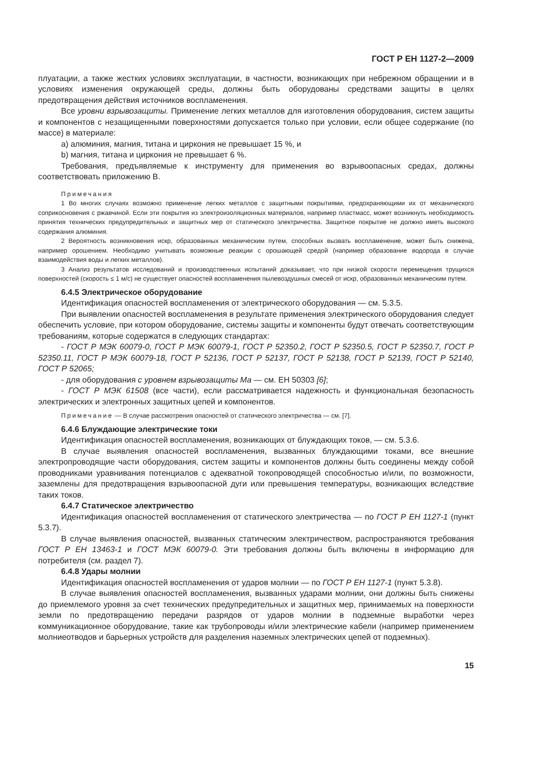ГОСТ Р ЕН 1127-2—2009
плуатации, а также жестких условиях эксплуатации, в частности, возникающих при небрежном обращении и в условиях изменения окружающей среды, должны быть оборудованы средствами защиты в целях предотвращения действия источников воспламенения.
Все уровни взрывозащиты. Применение легких металлов для изготовления оборудования, систем защиты и компонентов с незащищенными поверхностями допускается только при условии, если общее содержание (по массе) в материале:
a) алюминия, магния, титана и циркония не превышает 15 %, и
b) магния, титана и циркония не превышает 6 %.
Требования, предъявляемые к инструменту для применения во взрывоопасных средах, должны соответствовать приложению В.
Примечания
1 Во многих случаях возможно применение легких металлов с защитными покрытиями, предохраняющими их от механического соприкосновения с ржавчиной. Если эти покрытия из электроизоляционных материалов, например пластмасс, может возникнуть необходимость принятия технических предупредительных и защитных мер от статического электричества. Защитное покрытие не должно иметь высокого содержания алюминия.
2 Вероятность возникновения искр, образованных механическим путем, способных вызвать воспламенение, может быть снижена, например орошением. Необходимо учитывать возможные реакции с орошающей средой (например образование водорода в случае взаимодействия воды и легких металлов).
3 Анализ результатов исследований и производственных испытаний доказывает, что при низкой скорости перемещения трущихся поверхностей (скорость ≤ 1 м/с) не существует опасностей воспламенения пылевоздушных смесей от искр, образованных механическим путем.
6.4.5 Электрическое оборудование
Идентификация опасностей воспламенения от электрического оборудования — см. 5.3.5.
При выявлении опасностей воспламенения в результате применения электрического оборудования следует обеспечить условие, при котором оборудование, системы защиты и компоненты будут отвечать соответствующим требованиям, которые содержатся в следующих стандартах:
- ГОСТ Р МЭК 60079-0, ГОСТ Р МЭК 60079-1, ГОСТ Р 52350.2, ГОСТ Р 52350.5, ГОСТ Р 52350.7, ГОСТ Р 52350.11, ГОСТ Р МЭК 60079-18, ГОСТ Р 52136, ГОСТ Р 52137, ГОСТ Р 52138, ГОСТ Р 52139, ГОСТ Р 52140, ГОСТ Р 52065;
- для оборудования с уровнем взрывозащиты Ма — см. ЕН 50303 [6];
- ГОСТ Р МЭК 61508 (все части), если рассматривается надежность и функциональная безопасность электрических и электронных защитных цепей и компонентов.
Примечание — В случае рассмотрения опасностей от статического электричества — см. [7].
6.4.6 Блуждающие электрические токи
Идентификация опасностей воспламенения, возникающих от блуждающих токов, — см. 5.3.6.
В случае выявления опасностей воспламенения, вызванных блуждающими токами, все внешние электропроводящие части оборудования, систем защиты и компонентов должны быть соединены между собой проводниками уравнивания потенциалов с адекватной токопроводящей способностью и/или, по возможности, заземлены для предотвращения взрывоопасной дуги или превышения температуры, возникающих вследствие таких токов.
6.4.7 Статическое электричество
Идентификация опасностей воспламенения от статического электричества — по ГОСТ Р ЕН 1127-1 (пункт 5.3.7).
В случае выявления опасностей, вызванных статическим электричеством, распространяются требования ГОСТ Р ЕН 13463-1 и ГОСТ МЭК 60079-0. Эти требования должны быть включены в информацию для потребителя (см. раздел 7).
6.4.8 Удары молнии
Идентификация опасностей воспламенения от ударов молнии — по ГОСТ Р ЕН 1127-1 (пункт 5.3.8).
В случае выявления опасностей воспламенения, вызванных ударами молнии, они должны быть снижены до приемлемого уровня за счет технических предупредительных и защитных мер, принимаемых на поверхности земли по предотвращению передачи разрядов от ударов молнии в подземные выработки через коммуникационное оборудование, такие как трубопроводы и/или электрические кабели (например применением молниеотводов и барьерных устройств для разделения наземных электрических цепей от подземных).
15